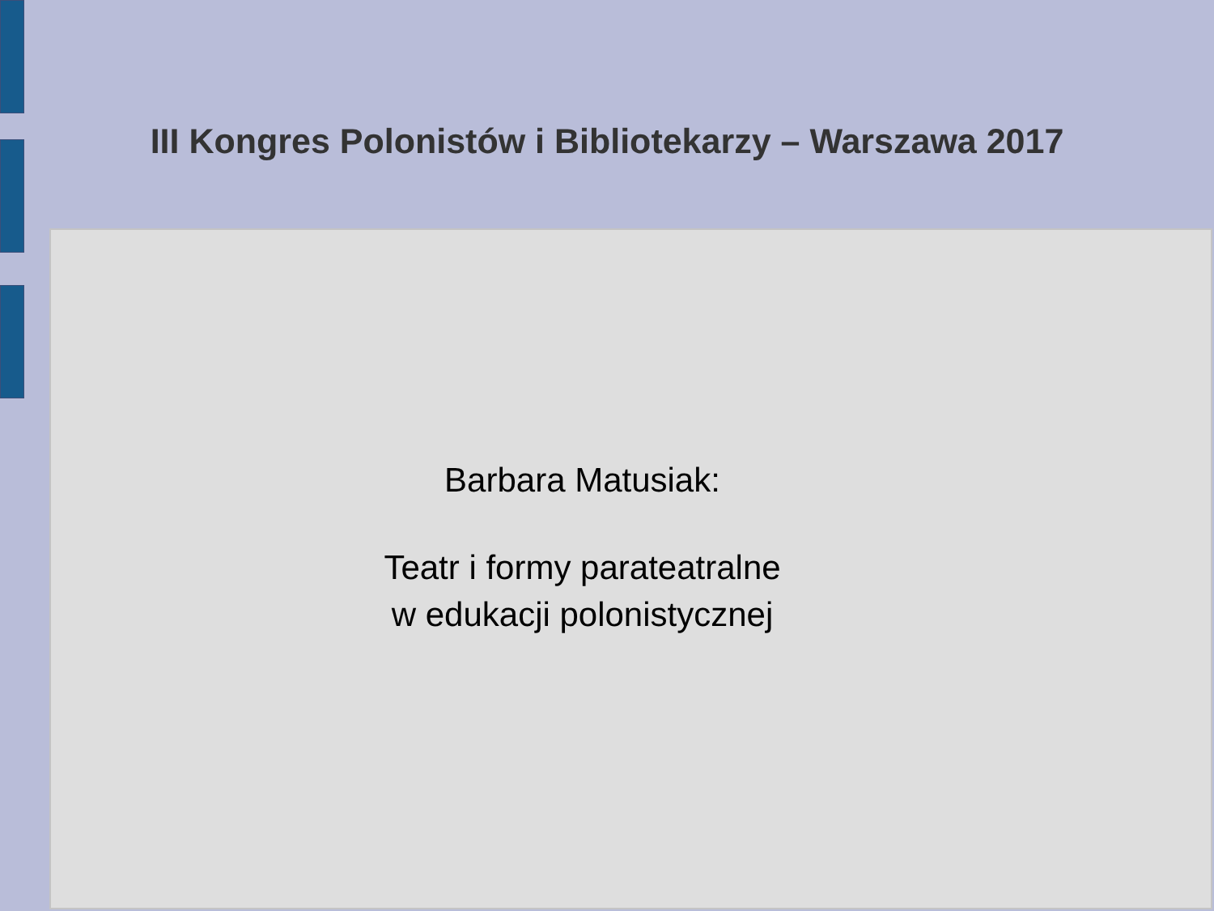III Kongres Polonistów i Bibliotekarzy – Warszawa 2017
Barbara Matusiak:
Teatr i formy parateatralne
w edukacji polonistycznej